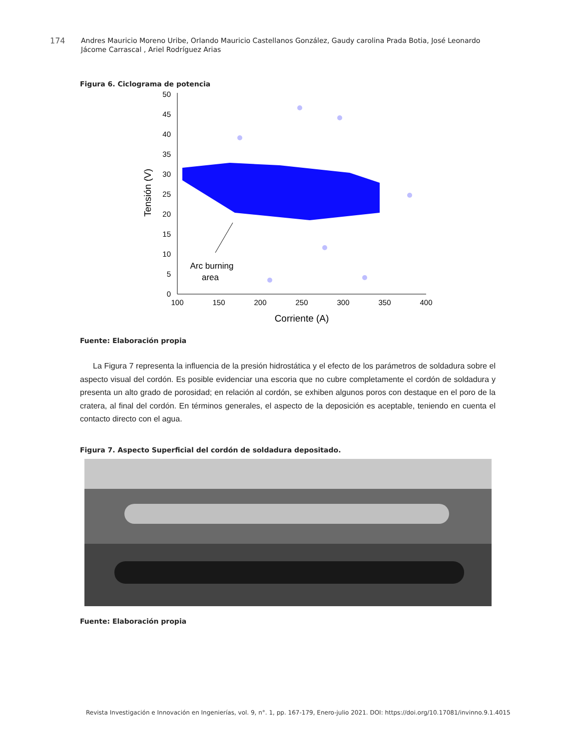174
Andres Mauricio Moreno Uribe, Orlando Mauricio Castellanos González, Gaudy carolina Prada Botia, José Leonardo Jácome Carrascal , Ariel Rodríguez Arias
Figura 6. Ciclograma de potencia
50
45
40
35
30
25
20
15
10
5
0
100
150
200
250
300
350
400
Corriente (A)
Tensión (V)
Arc burning
area
Fuente: Elaboración propia
La Figura 7 representa la influencia de la presión hidrostática y el efecto de los parámetros de soldadura sobre el aspecto visual del cordón. Es posible evidenciar una escoria que no cubre completamente el cordón de soldadura y presenta un alto grado de porosidad; en relación al cordón, se exhiben algunos poros con destaque en el poro de la cratera, al final del cordón. En términos generales, el aspecto de la deposición es aceptable, teniendo en cuenta el contacto directo con el agua.
Figura 7. Aspecto Superficial del cordón de soldadura depositado.
Fuente: Elaboración propia
Revista Investigación e Innovación en Ingenierías, vol. 9, n°. 1, pp. 167-179, Enero-julio 2021. DOI: https://doi.org/10.17081/invinno.9.1.4015